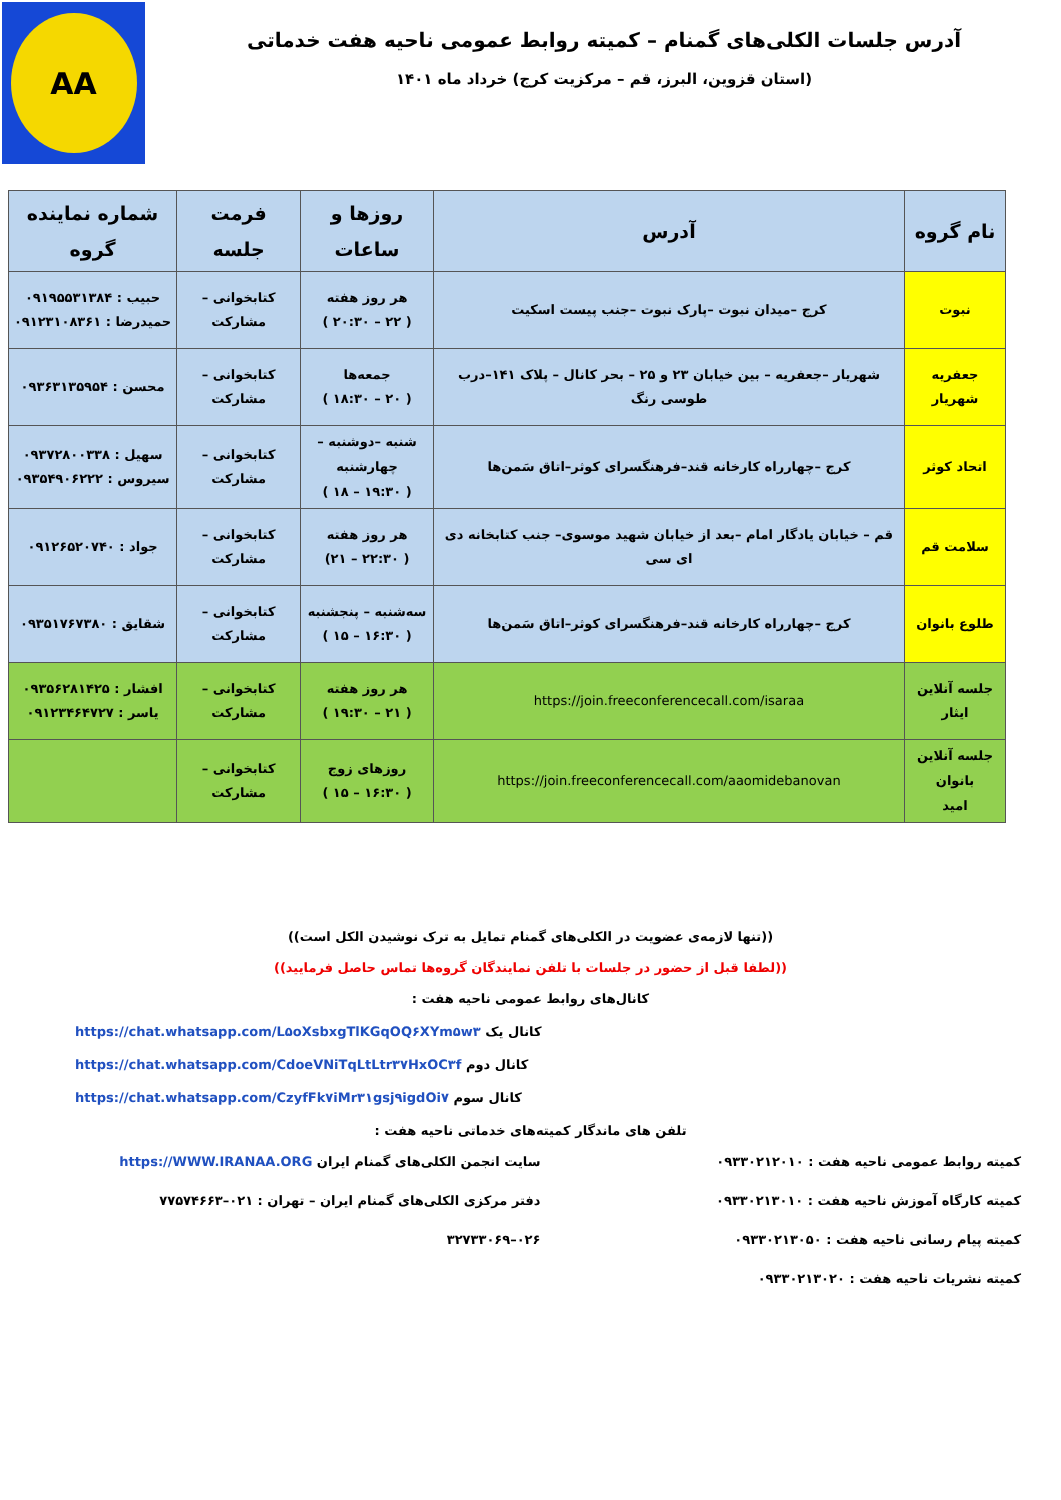AA
آدرس جلسات الکلی‌های گمنام – کمیته روابط عمومی ناحیه هفت خدماتی
(استان قزوین، البرز، قم – مرکزیت کرج) خرداد ماه ۱۴۰۱
| نام گروه | آدرس | روزها و ساعات | فرمت جلسه | شماره نماینده گروه |
| --- | --- | --- | --- | --- |
| نبوت | کرج –میدان نبوت –پارک نبوت –جنب پیست اسکیت | هر روز هفته ( ۲۲ – ۲۰:۳۰ ) | کتابخوانی – مشارکت | حبیب : ۰۹۱۹۵۵۳۱۳۸۴ حمیدرضا : ۰۹۱۲۳۱۰۸۳۶۱ |
| جعفریه شهریار | شهریار –جعفریه – بین خیابان ۲۳ و ۲۵ – بحر کانال – پلاک ۱۴۱–درب طوسی رنگ | جمعه‌ها ( ۲۰ – ۱۸:۳۰ ) | کتابخوانی – مشارکت | محسن : ۰۹۳۶۳۱۳۵۹۵۴ |
| اتحاد کوثر | کرج –چهارراه کارخانه قند–فرهنگسرای کوثر–اتاق سَمن‌ها | شنبه –دوشنبه – چهارشنبه ( ۱۹:۳۰ – ۱۸ ) | کتابخوانی – مشارکت | سهیل : ۰۹۳۷۲۸۰۰۳۳۸ سیروس : ۰۹۳۵۴۹۰۶۲۲۲ |
| سلامت قم | قم – خیابان یادگار امام –بعد از خیابان شهید موسوی– جنب کتابخانه دی ای سی | هر روز هفته ( ۲۲:۳۰ – ۲۱) | کتابخوانی – مشارکت | جواد : ۰۹۱۲۶۵۲۰۷۴۰ |
| طلوع بانوان | کرج –چهارراه کارخانه قند–فرهنگسرای کوثر–اتاق سَمن‌ها | سه‌شنبه – پنجشنبه ( ۱۶:۳۰ – ۱۵ ) | کتابخوانی – مشارکت | شقایق : ۰۹۳۵۱۷۶۷۳۸۰ |
| جلسه آنلاین ایثار | https://join.freeconferencecall.com/isaraa | هر روز هفته ( ۲۱ – ۱۹:۳۰ ) | کتابخوانی – مشارکت | افشار : ۰۹۳۵۶۲۸۱۴۲۵ یاسر : ۰۹۱۲۳۴۶۴۷۲۷ |
| جلسه آنلاین بانوان امید | https://join.freeconferencecall.com/aaomidebanovan | روزهای زوج ( ۱۶:۳۰ – ۱۵ ) | کتابخوانی – مشارکت | |
((تنها لازمه‌ی عضویت در الکلی‌های گمنام تمایل به ترک نوشیدن الکل است))
((لطفا قبل از حضور در جلسات با تلفن نمایندگان گروه‌ها تماس حاصل فرمایید))
کانال‌های روابط عمومی ناحیه هفت :
https://chat.whatsapp.com/L۵oXsbxgTlKGqOQ۶XYm۵w۳ کانال یک
https://chat.whatsapp.com/CdoeVNiTqLtLtr۳۷HxOC۳f کانال دوم
https://chat.whatsapp.com/CzyfFk۷iMr۳۱gsj۹igdOi۷ کانال سوم
تلفن های ماندگار کمیته‌های خدماتی ناحیه هفت :
کمیته روابط عمومی ناحیه هفت : ۰۹۳۳۰۲۱۲۰۱۰
کمیته کارگاه آموزش ناحیه هفت : ۰۹۳۳۰۲۱۳۰۱۰
کمیته پیام رسانی ناحیه هفت : ۰۹۳۳۰۲۱۳۰۵۰
کمیته نشریات ناحیه هفت : ۰۹۳۳۰۲۱۳۰۲۰
سایت انجمن الکلی‌های گمنام ایران https://WWW.IRANAA.ORG
دفتر مرکزی الکلی‌های گمنام ایران – تهران : ۰۲۱–۷۷۵۷۴۶۶۳
۰۲۶–۳۲۷۳۳۰۶۹